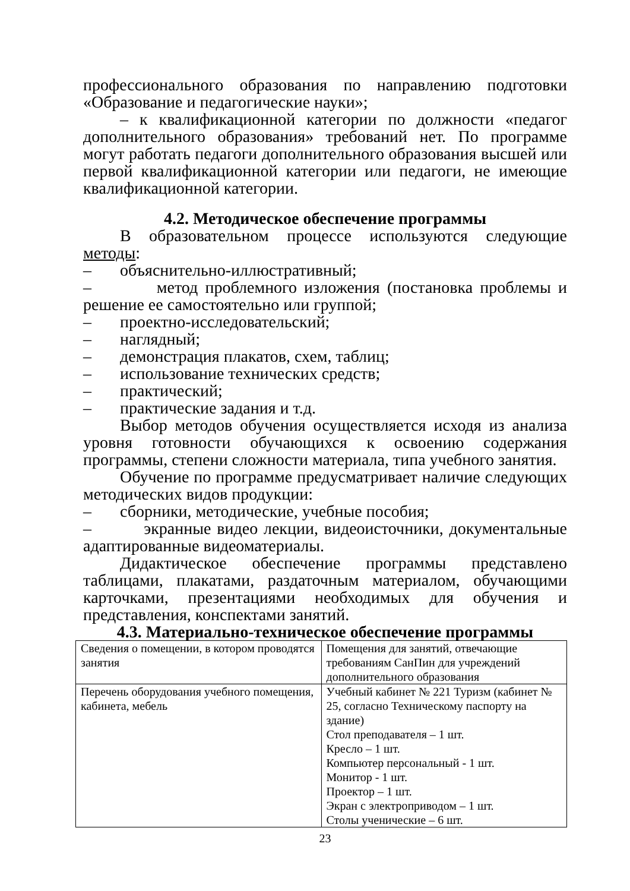профессионального образования по направлению подготовки «Образование и педагогические науки»;
– к квалификационной категории по должности «педагог дополнительного образования» требований нет. По программе могут работать педагоги дополнительного образования высшей или первой квалификационной категории или педагоги, не имеющие квалификационной категории.
4.2. Методическое обеспечение программы
В образовательном процессе используются следующие методы:
– объяснительно-иллюстративный;
– метод проблемного изложения (постановка проблемы и решение ее самостоятельно или группой;
– проектно-исследовательский;
– наглядный;
– демонстрация плакатов, схем, таблиц;
– использование технических средств;
– практический;
– практические задания и т.д.
Выбор методов обучения осуществляется исходя из анализа уровня готовности обучающихся к освоению содержания программы, степени сложности материала, типа учебного занятия.
Обучение по программе предусматривает наличие следующих методических видов продукции:
– сборники, методические, учебные пособия;
– экранные видео лекции, видеоисточники, документальные адаптированные видеоматериалы.
Дидактическое обеспечение программы представлено таблицами, плакатами, раздаточным материалом, обучающими карточками, презентациями необходимых для обучения и представления, конспектами занятий.
4.3. Материально-техническое обеспечение программы
| Сведения о помещении, в котором проводятся занятия | Помещения для занятий, отвечающие требованиям СанПин для учреждений дополнительного образования |
| Перечень оборудования учебного помещения, кабинета, мебель | Учебный кабинет № 221 Туризм (кабинет № 25, согласно Техническому паспорту на здание) Стол преподавателя – 1 шт. Кресло – 1 шт. Компьютер персональный - 1 шт. Монитор - 1 шт. Проектор – 1 шт. Экран с электроприводом – 1 шт. Столы ученические – 6 шт. |
23